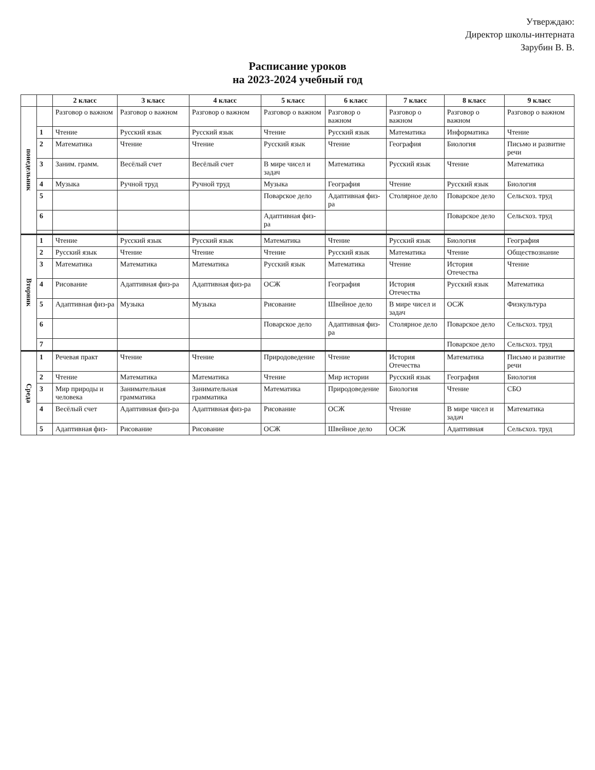Утверждаю:
Директор школы-интерната
Зарубин В. В.
Расписание уроков
на 2023-2024 учебный год
| | | 2 класс | 3 класс | 4 класс | 5 класс | 6 класс | 7 класс | 8 класс | 9 класс |
| --- | --- | --- | --- | --- | --- | --- | --- | --- | --- |
| понедельник | | Разговор о важном | Разговор о важном | Разговор о важном | Разговор о важном | Разговор о важном | Разговор о важном | Разговор о важном | Разговор о важном |
| | 1 | Чтение | Русский язык | Русский язык | Чтение | Русский язык | Математика | Информатика | Чтение |
| | 2 | Математика | Чтение | Чтение | Русский язык | Чтение | География | Биология | Письмо и развитие речи |
| | 3 | Заним. грамм. | Весёлый счет | Весёлый счет | В мире чисел и задач | Математика | Русский язык | Чтение | Математика |
| | 4 | Музыка | Ручной труд | Ручной труд | Музыка | География | Чтение | Русский язык | Биология |
| | 5 | | | | Поварское дело | Адаптивная физ-ра | Столярное дело | Поварское дело | Сельсхоз. труд |
| | 6 | | | | Адаптивная физ-ра | | | Поварское дело | Сельсхоз. труд |
| Вторник | 1 | Чтение | Русский язык | Русский язык | Математика | Чтение | Русский язык | Биология | География |
| | 2 | Русский язык | Чтение | Чтение | Чтение | Русский язык | Математика | Чтение | Обществознание |
| | 3 | Математика | Математика | Математика | Русский язык | Математика | Чтение | История Отечества | Чтение |
| | 4 | Рисование | Адаптивная физ-ра | Адаптивная физ-ра | ОСЖ | География | История Отечества | Русский язык | Математика |
| | 5 | Адаптивная физ-ра | Музыка | Музыка | Рисование | Швейное дело | В мире чисел и задач | ОСЖ | Физкультура |
| | 6 | | | | Поварское дело | Адаптивная физ-ра | Столярное дело | Поварское дело | Сельсхоз. труд |
| | 7 | | | | | | | Поварское дело | Сельсхоз. труд |
| Среда | 1 | Речевая практ | Чтение | Чтение | Природоведение | Чтение | История Отечества | Математика | Письмо и развитие речи |
| | 2 | Чтение | Математика | Математика | Чтение | Мир истории | Русский язык | География | Биология |
| | 3 | Мир природы и человека | Занимательная грамматика | Занимательная грамматика | Математика | Природоведение | Биология | Чтение | СБО |
| | 4 | Весёлый счет | Адаптивная физ-ра | Адаптивная физ-ра | Рисование | ОСЖ | Чтение | В мире чисел и задач | Математика |
| | 5 | Адаптивная физ- | Рисование | Рисование | ОСЖ | Швейное дело | ОСЖ | Адаптивная | Сельсхоз. труд |